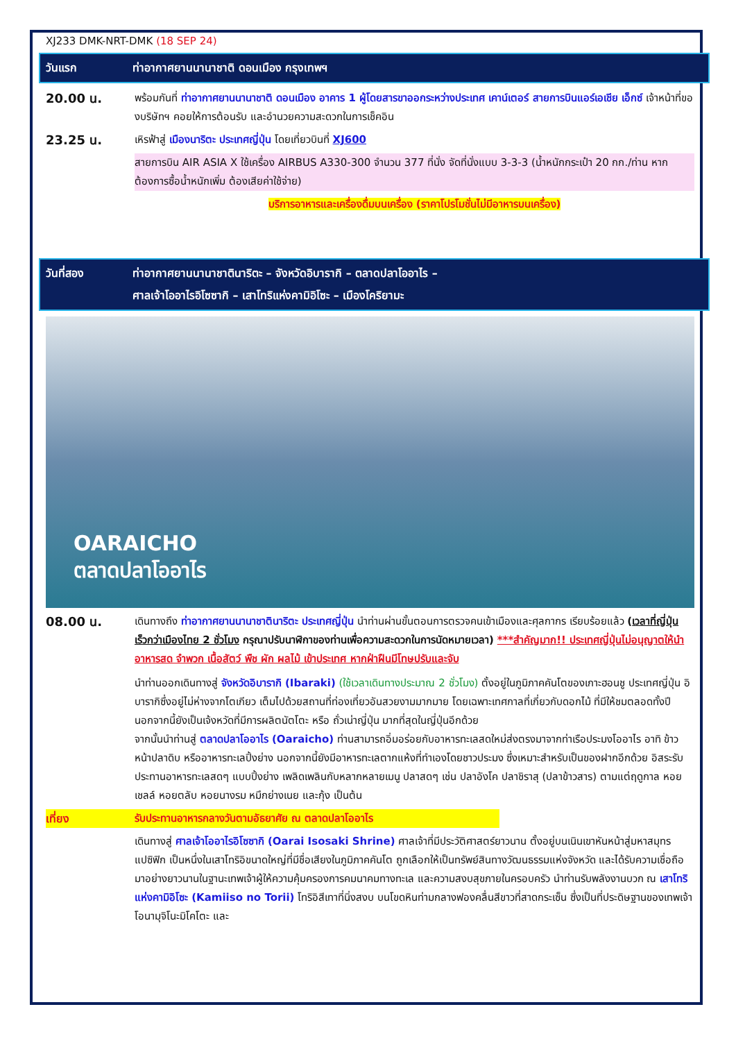XJ233 DMK-NRT-DMK (18 SEP 24)
วันแรก ท่าอากาศยานนานาชาติ ดอนเมือง กรุงเทพฯ
20.00 น.
พร้อมกันที่ ท่าอากาศยานนานาชาติ ดอนเมือง อาคาร 1 ผู้โดยสารขาออกระหว่างประเทศ เคาน์เตอร์ สายการบินแอร์เอเชีย เอ็กซ์ เจ้าหน้าที่ของบริษัทฯ คอยให้การต้อนรับ และอำนวยความสะดวกในการเช็คอิน
23.25 น.
เหิรฟ้าสู่ เมืองนาริตะ ประเทศญี่ปุ่น โดยเที่ยวบินที่ XJ600
สายการบิน AIR ASIA X ใช้เครื่อง AIRBUS A330-300 จำนวน 377 ที่นั่ง จัดที่นั่งแบบ 3-3-3 (น้ำหนักกระเป๋า 20 กก./ท่าน หากต้องการซื้อน้ำหนักเพิ่ม ต้องเสียค่าใช้จ่าย)
บริการอาหารและเครื่องดื่มบนเครื่อง (ราคาโปรโมชั่นไม่มีอาหารบนเครื่อง)
วันที่สอง ท่าอากาศยานนานาชาตินาริตะ – จังหวัดอิบารากิ – ตลาดปลาโออาไร –
ศาลเจ้าโออาไรอิโซซากิ – เสาโทริแห่งคามิอิโซะ – เมืองโคริยามะ
OARAICHO
ตลาดปลาโออาไร
08.00 น.
เดินทางถึง ท่าอากาศยานนานาชาตินาริตะ ประเทศญี่ปุ่น นำท่านผ่านขั้นตอนการตรวจคนเข้าเมืองและศุลกากร เรียบร้อยแล้ว (เวลาที่ญี่ปุ่น เร็วกว่าเมืองไทย 2 ชั่วโมง กรุณาปรับนาฬิกาของท่านเพื่อความสะดวกในการนัดหมายเวลา) ***สำคัญมาก!! ประเทศญี่ปุ่นไม่อนุญาตให้นำอาหารสด จำพวก เนื้อสัตว์ พืช ผัก ผลไม้ เข้าประเทศ หากฝ่าฝืนมีโทษปรับและจับ
นำท่านออกเดินทางสู่ จังหวัดอิบารากิ (Ibaraki) (ใช้เวลาเดินทางประมาณ 2 ชั่วโมง) ตั้งอยู่ในภูมิภาคคันโตของเกาะฮอนชู ประเทศญี่ปุ่น อิบารากิซึ่งอยู่ไม่ห่างจากโตเกียว เต็มไปด้วยสถานที่ท่องเที่ยวอันสวยงามมากมาย โดยเฉพาะเทศกาลที่เกี่ยวกับดอกไม้ ที่มีให้ชมตลอดทั้งปี นอกจากนี้ยังเป็นเจ้งหวัดที่มีการผลิตนัตโตะ หรือ ถั่วเน่าญี่ปุ่น มากที่สุดในญี่ปุ่นอีกด้วย
จากนั้นนำท่านสู่ ตลาดปลาโออาไร (Oaraicho) ท่านสามารถอิ่มอร่อยกับอาหารทะเลสดใหม่ส่งตรงมาจากท่าเรือประมงโออาไร อาทิ ข้าวหน้าปลาดิบ หรืออาหารทะเลปิ้งย่าง นอกจากนี้ยังมีอาหารทะเลตากแห้งที่ทำเองโดยชาวประมง ซึ่งเหมาะสำหรับเป็นของฝากอีกด้วย อิสระรับประทานอาหารทะเลสดๆ แบบปิ้งย่าง เพลิดเพลินกับหลากหลายเมนู ปลาสดๆ เช่น ปลาอังโค ปลาชิราสุ (ปลาข้าวสาร) ตามแต่ฤดูกาล หอยเชลล์ หอยตลับ หอยนางรม หมึกย่างเนย และกุ้ง เป็นต้น
เที่ยง รับประทานอาหารกลางวันตามอัธยาศัย ณ ตลาดปลาโออาไร
เดินทางสู่ ศาลเจ้าโออาไรอิโซซากิ (Oarai Isosaki Shrine) ศาลเจ้าที่มีประวัติศาสตร์ยาวนาน ตั้งอยู่บนเนินเขาหันหน้าสู่มหาสมุทรแปซิฟิก เป็นหนึ่งในเสาโทริอิขนาดใหญ่ที่มีชื่อเสียงในภูมิภาคคันโต ถูกเลือกให้เป็นทรัพย์สินทางวัฒนธรรมแห่งจังหวัด และได้รับความเชื่อถือมาอย่างยาวนานในฐานะเทพเจ้าผู้ให้ความคุ้มครองการคมนาคมทางทะเล และความสงบสุขภายในครอบครัว นำท่านรับพลังงานบวก ณ เสาโทริแห่งคามิอิโซะ (Kamiiso no Torii) โทริอิสีเทาที่นิ่งสงบ บนโขดหินท่ามกลางฟองคลื่นสีขาวที่สาดกระเซ็น ซึ่งเป็นที่ประดิษฐานของเทพเจ้าโอนามุจิโนะมิโคโตะ และ